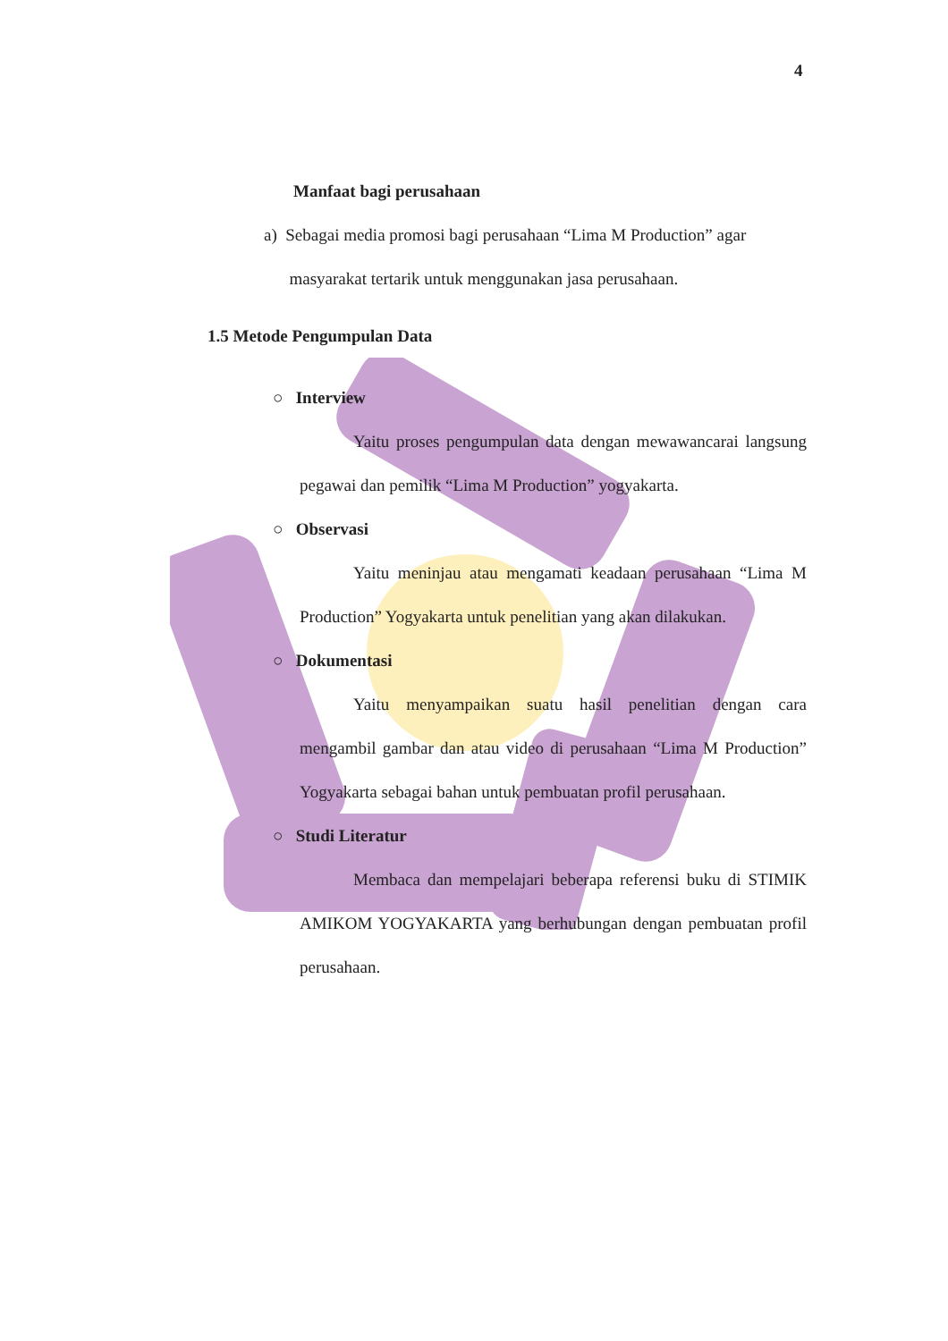4
Manfaat bagi perusahaan
a) Sebagai media promosi bagi perusahaan “Lima M Production” agar
masyarakat tertarik untuk menggunakan jasa perusahaan.
1.5 Metode Pengumpulan Data
○ Interview
Yaitu proses pengumpulan data dengan mewawancarai langsung pegawai dan pemilik “Lima M Production” yogyakarta.
○ Observasi
Yaitu meninjau atau mengamati keadaan perusahaan “Lima M Production” Yogyakarta untuk penelitian yang akan dilakukan.
○ Dokumentasi
Yaitu menyampaikan suatu hasil penelitian dengan cara mengambil gambar dan atau video di perusahaan “Lima M Production” Yogyakarta sebagai bahan untuk pembuatan profil perusahaan.
○ Studi Literatur
Membaca dan mempelajari beberapa referensi buku di STIMIK AMIKOM YOGYAKARTA yang berhubungan dengan pembuatan profil perusahaan.